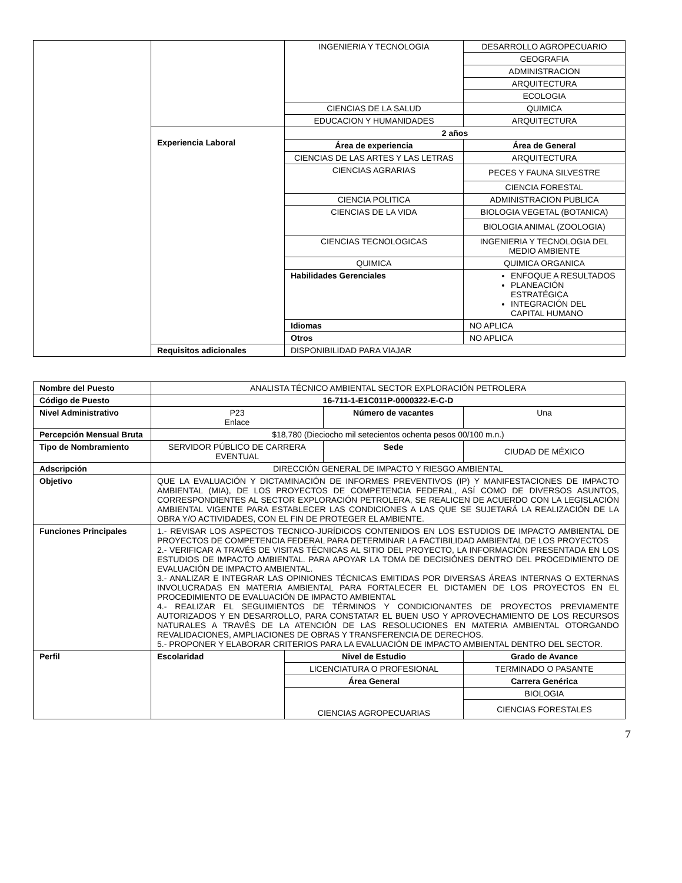| | | INGENIERIA Y TECNOLOGIA | DESARROLLO AGROPECUARIO |
| | | | GEOGRAFIA |
| | | | ADMINISTRACION |
| | | | ARQUITECTURA |
| | | | ECOLOGIA |
| | | CIENCIAS DE LA SALUD | QUIMICA |
| | | EDUCACION Y HUMANIDADES | ARQUITECTURA |
| | Experiencia Laboral | 2 años | |
| | | Área de experiencia | Área de General |
| | | CIENCIAS DE LAS ARTES Y LAS LETRAS | ARQUITECTURA |
| | | CIENCIAS AGRARIAS | PECES Y FAUNA SILVESTRE |
| | | | CIENCIA FORESTAL |
| | | CIENCIA POLITICA | ADMINISTRACION PUBLICA |
| | | CIENCIAS DE LA VIDA | BIOLOGIA VEGETAL (BOTANICA) |
| | | | BIOLOGIA ANIMAL (ZOOLOGIA) |
| | | CIENCIAS TECNOLOGICAS | INGENIERIA Y TECNOLOGIA DEL MEDIO AMBIENTE |
| | | QUIMICA | QUIMICA ORGANICA |
| | | Habilidades Gerenciales | ENFOQUE A RESULTADOS PLANEACIÓN ESTRATÉGICA INTEGRACIÓN DEL CAPITAL HUMANO |
| | | Idiomas | NO APLICA |
| | | Otros | NO APLICA |
| | Requisitos adicionales | DISPONIBILIDAD PARA VIAJAR | |
| Nombre del Puesto | ANALISTA TÉCNICO AMBIENTAL SECTOR EXPLORACIÓN PETROLERA | | | |
| Código de Puesto | 16-711-1-E1C011P-0000322-E-C-D | | | |
| Nivel Administrativo | P23 Enlace | | Número de vacantes | Una |
| Percepción Mensual Bruta | $18,780 (Dieciocho mil setecientos ochenta pesos 00/100 m.n.) | | | |
| Tipo de Nombramiento | SERVIDOR PÚBLICO DE CARRERA EVENTUAL | | Sede | CIUDAD DE MÉXICO |
| Adscripción | DIRECCIÓN GENERAL DE IMPACTO Y RIESGO AMBIENTAL | | | |
| Objetivo | QUE LA EVALUACIÓN Y DICTAMINACIÓN DE INFORMES PREVENTIVOS (IP) Y MANIFESTACIONES DE IMPACTO AMBIENTAL (MIA), DE LOS PROYECTOS DE COMPETENCIA FEDERAL, ASÍ COMO DE DIVERSOS ASUNTOS, CORRESPONDIENTES AL SECTOR EXPLORACIÓN PETROLERA, SE REALICEN DE ACUERDO CON LA LEGISLACIÓN AMBIENTAL VIGENTE PARA ESTABLECER LAS CONDICIONES A LAS QUE SE SUJETARÁ LA REALIZACIÓN DE LA OBRA Y/O ACTIVIDADES, CON EL FIN DE PROTEGER EL AMBIENTE. | | | |
| Funciones Principales | 1.- REVISAR LOS ASPECTOS TECNICO-JURÍDICOS CONTENIDOS EN LOS ESTUDIOS DE IMPACTO AMBIENTAL DE PROYECTOS DE COMPETENCIA FEDERAL PARA DETERMINAR LA FACTIBILIDAD AMBIENTAL DE LOS PROYECTOS 2.- VERIFICAR A TRAVÉS DE VISITAS TÉCNICAS AL SITIO DEL PROYECTO, LA INFORMACIÓN PRESENTADA EN LOS ESTUDIOS DE IMPACTO AMBIENTAL. PARA APOYAR LA TOMA DE DECISIÓNES DENTRO DEL PROCEDIMIENTO DE EVALUACIÓN DE IMPACTO AMBIENTAL. 3.- ANALIZAR E INTEGRAR LAS OPINIONES TÉCNICAS EMITIDAS POR DIVERSAS ÁREAS INTERNAS O EXTERNAS INVOLUCRADAS EN MATERIA AMBIENTAL PARA FORTALECER EL DICTAMEN DE LOS PROYECTOS EN EL PROCEDIMIENTO DE EVALUACIÓN DE IMPACTO AMBIENTAL 4.- REALIZAR EL SEGUIMIENTOS DE TÉRMINOS Y CONDICIONANTES DE PROYECTOS PREVIAMENTE AUTORIZADOS Y EN DESARROLLO, PARA CONSTATAR EL BUEN USO Y APROVECHAMIENTO DE LOS RECURSOS NATURALES A TRAVÉS DE LA ATENCIÓN DE LAS RESOLUCIONES EN MATERIA AMBIENTAL OTORGANDO REVALIDACIONES, AMPLIACIONES DE OBRAS Y TRANSFERENCIA DE DERECHOS. 5.- PROPONER Y ELABORAR CRITERIOS PARA LA EVALUACIÓN DE IMPACTO AMBIENTAL DENTRO DEL SECTOR. | | | |
| Perfil | Escolaridad | Nivel de Estudio | | Grado de Avance |
| | | LICENCIATURA O PROFESIONAL | | TERMINADO O PASANTE |
| | | Área General | | Carrera Genérica |
| | | CIENCIAS AGROPECUARIAS | | BIOLOGIA |
| | | | | CIENCIAS FORESTALES |
7